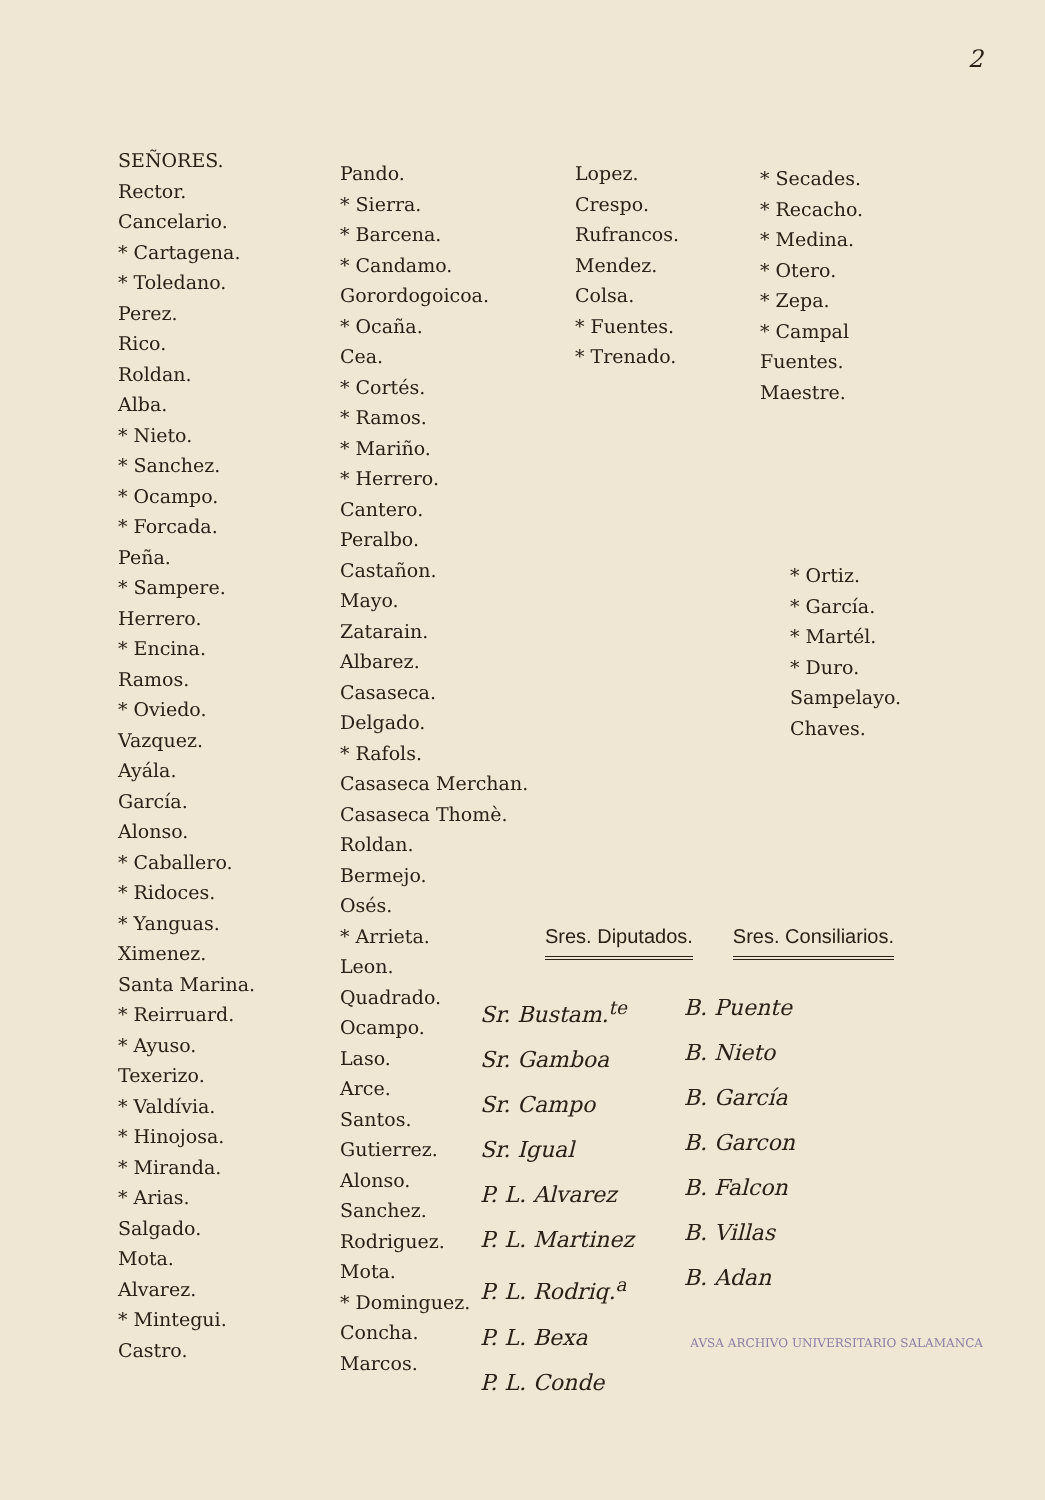2
SEÑORES.
Rector.
Cancelario.
* Cartagena.
* Toledano.
Perez.
Rico.
Roldan.
Alba.
* Nieto.
* Sanchez.
* Ocampo.
* Forcada.
Peña.
* Sampere.
Herrero.
* Encina.
Ramos.
* Oviedo.
Vazquez.
Ayála.
García.
Alonso.
* Caballero.
* Ridoces.
* Yanguas.
Ximenez.
Santa Marina.
* Reirruard.
* Ayuso.
Texerizo.
* Valdívia.
* Hinojosa.
* Miranda.
* Arias.
Salgado.
Mota.
Alvarez.
* Mintegui.
Castro.
Pando.
* Sierra.
* Barcena.
* Candamo.
Gorordogoicoa.
* Ocaña.
Cea.
* Cortés.
* Ramos.
* Mariño.
* Herrero.
Cantero.
Peralbo.
Castañon.
Mayo.
Zatarain.
Albarez.
Casaseca.
Delgado.
* Rafols.
Casaseca Merchan.
Casaseca Thomè.
Roldan.
Bermejo.
Osés.
* Arrieta.
Leon.
Quadrado.
Ocampo.
Laso.
Arce.
Santos.
Gutierrez.
Alonso.
Sanchez.
Rodriguez.
Mota.
* Dominguez.
Concha.
Marcos.
Lopez.
Crespo.
Rufrancos.
Mendez.
Colsa.
* Fuentes.
* Trenado.
* Secades.
* Recacho.
* Medina.
* Otero.
* Zepa.
* Campal
Fuentes.
Maestre.
* Ortiz.
* García.
* Martél.
* Duro.
Sampelayo.
Chaves.
Sres. Diputados. Sres. Consiliarios.
Sr. Bustam.<sup>te</sup>
Sr. Gamboa
Sr. Campo
Sr. Igual
P. L. Alvarez
P. L. Martinez
P. L. Rodriq.<sup>a</sup>
P. L. Bexa
P. L. Conde
B. Puente
B. Nieto
B. García
B. Garcon
B. Falcon
B. Villas
B. Adan
AVSA ARCHIVO UNIVERSITARIO SALAMANCA